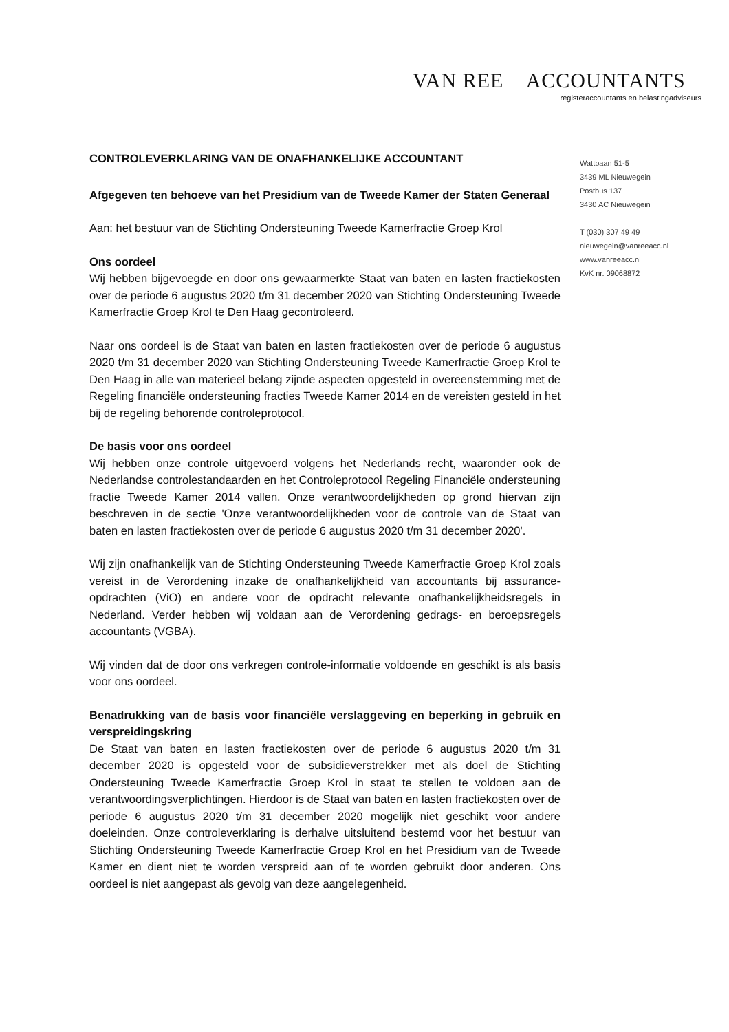VAN REE ACCOUNTANTS
registeraccountants en belastingadviseurs
Wattbaan 51-5
3439 ML Nieuwegein
Postbus 137
3430 AC Nieuwegein
T (030) 307 49 49
nieuwegein@vanreeacc.nl
www.vanreeacc.nl
KvK nr. 09068872
CONTROLEVERKLARING VAN DE ONAFHANKELIJKE ACCOUNTANT
Afgegeven ten behoeve van het Presidium van de Tweede Kamer der Staten Generaal
Aan: het bestuur van de Stichting Ondersteuning Tweede Kamerfractie Groep Krol
Ons oordeel
Wij hebben bijgevoegde en door ons gewaarmerkte Staat van baten en lasten fractiekosten over de periode 6 augustus 2020 t/m 31 december 2020 van Stichting Ondersteuning Tweede Kamerfractie Groep Krol te Den Haag gecontroleerd.
Naar ons oordeel is de Staat van baten en lasten fractiekosten over de periode 6 augustus 2020 t/m 31 december 2020 van Stichting Ondersteuning Tweede Kamerfractie Groep Krol te Den Haag in alle van materieel belang zijnde aspecten opgesteld in overeenstemming met de Regeling financiële ondersteuning fracties Tweede Kamer 2014 en de vereisten gesteld in het bij de regeling behorende controleprotocol.
De basis voor ons oordeel
Wij hebben onze controle uitgevoerd volgens het Nederlands recht, waaronder ook de Nederlandse controlestandaarden en het Controleprotocol Regeling Financiële ondersteuning fractie Tweede Kamer 2014 vallen. Onze verantwoordelijkheden op grond hiervan zijn beschreven in de sectie 'Onze verantwoordelijkheden voor de controle van de Staat van baten en lasten fractiekosten over de periode 6 augustus 2020 t/m 31 december 2020'.
Wij zijn onafhankelijk van de Stichting Ondersteuning Tweede Kamerfractie Groep Krol zoals vereist in de Verordening inzake de onafhankelijkheid van accountants bij assurance-opdrachten (ViO) en andere voor de opdracht relevante onafhankelijkheidsregels in Nederland. Verder hebben wij voldaan aan de Verordening gedrags- en beroepsregels accountants (VGBA).
Wij vinden dat de door ons verkregen controle-informatie voldoende en geschikt is als basis voor ons oordeel.
Benadrukking van de basis voor financiële verslaggeving en beperking in gebruik en verspreidingskring
De Staat van baten en lasten fractiekosten over de periode 6 augustus 2020 t/m 31 december 2020 is opgesteld voor de subsidieverstrekker met als doel de Stichting Ondersteuning Tweede Kamerfractie Groep Krol in staat te stellen te voldoen aan de verantwoordingsverplichtingen. Hierdoor is de Staat van baten en lasten fractiekosten over de periode 6 augustus 2020 t/m 31 december 2020 mogelijk niet geschikt voor andere doeleinden. Onze controleverklaring is derhalve uitsluitend bestemd voor het bestuur van Stichting Ondersteuning Tweede Kamerfractie Groep Krol en het Presidium van de Tweede Kamer en dient niet te worden verspreid aan of te worden gebruikt door anderen. Ons oordeel is niet aangepast als gevolg van deze aangelegenheid.